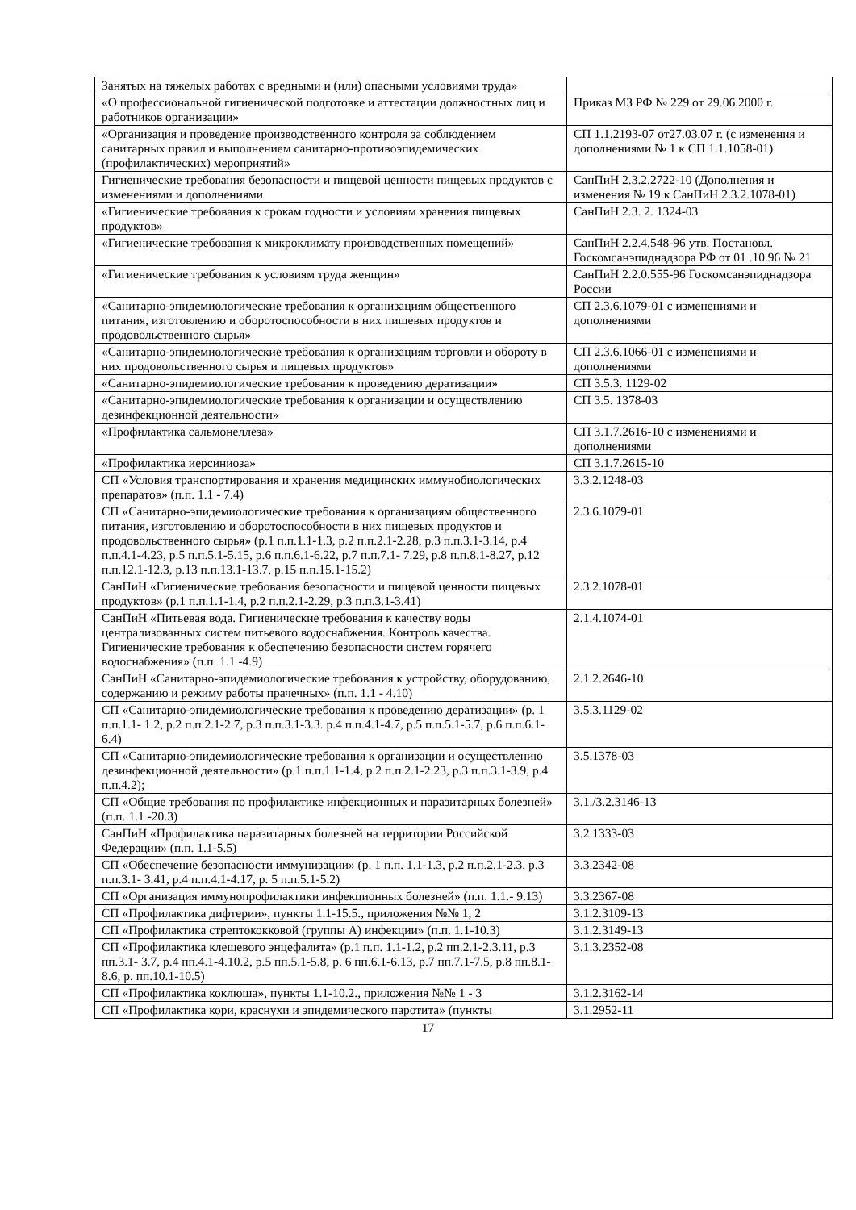| Занятых на тяжелых работах с вредными и (или) опасными условиями труда» | |
| «О профессиональной гигиенической подготовке и аттестации должностных лиц и работников организации» | Приказ МЗ РФ № 229 от 29.06.2000 г. |
| «Организация и проведение производственного контроля за соблюдением санитарных правил и выполнением санитарно-противоэпидемических (профилактических) мероприятий» | СП 1.1.2193-07 от27.03.07 г. (с изменения и дополнениями № 1 к СП 1.1.1058-01) |
| Гигиенические требования безопасности и пищевой ценности пищевых продуктов с изменениями и дополнениями | СанПиН 2.3.2.2722-10 (Дополнения и изменения № 19 к СанПиН 2.3.2.1078-01) |
| «Гигиенические требования к срокам годности и условиям хранения пищевых продуктов» | СанПиН 2.3. 2. 1324-03 |
| «Гигиенические требования к микроклимату производственных помещений» | СанПиН 2.2.4.548-96 утв. Постановл. Госкомсанэпиднадзора РФ от 01 .10.96 № 21 |
| «Гигиенические требования к условиям труда женщин» | СанПиН 2.2.0.555-96 Госкомсанэпиднадзора России |
| «Санитарно-эпидемиологические требования к организациям общественного питания, изготовлению и оборотоспособности в них пищевых продуктов и продовольственного сырья» | СП 2.3.6.1079-01 с изменениями и дополнениями |
| «Санитарно-эпидемиологические требования к организациям торговли и обороту в них продовольственного сырья и пищевых продуктов» | СП 2.3.6.1066-01 с изменениями и дополнениями |
| «Санитарно-эпидемиологические требования к проведению дератизации» | СП 3.5.3. 1129-02 |
| «Санитарно-эпидемиологические требования к организации и осуществлению дезинфекционной деятельности» | СП 3.5. 1378-03 |
| «Профилактика сальмонеллеза» | СП 3.1.7.2616-10 с изменениями и дополнениями |
| «Профилактика иерсиниоза» | СП 3.1.7.2615-10 |
| СП «Условия транспортирования и хранения медицинских иммунобиологических препаратов» (п.п. 1.1 - 7.4) | 3.3.2.1248-03 |
| СП «Санитарно-эпидемиологические требования к организациям общественного питания, изготовлению и оборотоспособности в них пищевых продуктов и продовольственного сырья» (р.1 п.п.1.1-1.3, р.2 п.п.2.1-2.28, р.3 п.п.3.1-3.14, р.4 п.п.4.1-4.23, р.5 п.п.5.1-5.15, р.6 п.п.6.1-6.22, р.7 п.п.7.1- 7.29, р.8 п.п.8.1-8.27, р.12 п.п.12.1-12.3, р.13 п.п.13.1-13.7, р.15 п.п.15.1-15.2) | 2.3.6.1079-01 |
| СанПиН «Гигиенические требования безопасности и пищевой ценности пищевых продуктов» (р.1 п.п.1.1-1.4, р.2 п.п.2.1-2.29, р.3 п.п.3.1-3.41) | 2.3.2.1078-01 |
| СанПиН «Питьевая вода. Гигиенические требования к качеству воды централизованных систем питьевого водоснабжения. Контроль качества. Гигиенические требования к обеспечению безопасности систем горячего водоснабжения» (п.п. 1.1 -4.9) | 2.1.4.1074-01 |
| СанПиН «Санитарно-эпидемиологические требования к устройству, оборудованию, содержанию и режиму работы прачечных» (п.п. 1.1 - 4.10) | 2.1.2.2646-10 |
| СП «Санитарно-эпидемиологические требования к проведению дератизации» (р. 1 п.п.1.1- 1.2, р.2 п.п.2.1-2.7, р.3 п.п.3.1-3.3. р.4 п.п.4.1-4.7, р.5 п.п.5.1-5.7, р.6 п.п.6.1-6.4) | 3.5.3.1129-02 |
| СП «Санитарно-эпидемиологические требования к организации и осуществлению дезинфекционной деятельности» (р.1 п.п.1.1-1.4, р.2 п.п.2.1-2.23, р.3 п.п.3.1-3.9, р.4 п.п.4.2); | 3.5.1378-03 |
| СП «Общие требования по профилактике инфекционных и паразитарных болезней» (п.п. 1.1 -20.3) | 3.1./3.2.3146-13 |
| СанПиН «Профилактика паразитарных болезней на территории Российской Федерации» (п.п. 1.1-5.5) | 3.2.1333-03 |
| СП «Обеспечение безопасности иммунизации» (р. 1 п.п. 1.1-1.3, р.2 п.п.2.1-2.3, р.3 п.п.3.1- 3.41, р.4 п.п.4.1-4.17, р. 5 п.п.5.1-5.2) | 3.3.2342-08 |
| СП «Организация иммунопрофилактики инфекционных болезней» (п.п. 1.1.- 9.13) | 3.3.2367-08 |
| СП «Профилактика дифтерии», пункты 1.1-15.5., приложения №№ 1, 2 | 3.1.2.3109-13 |
| СП «Профилактика стрептококковой (группы А) инфекции» (п.п. 1.1-10.3) | 3.1.2.3149-13 |
| СП «Профилактика клещевого энцефалита» (р.1 п.п. 1.1-1.2, р.2 пп.2.1-2.3.11, р.3 пп.3.1- 3.7, р.4 пп.4.1-4.10.2, р.5 пп.5.1-5.8, р. 6 пп.6.1-6.13, р.7 пп.7.1-7.5, р.8 пп.8.1-8.6, р. пп.10.1-10.5) | 3.1.3.2352-08 |
| СП «Профилактика коклюша», пункты 1.1-10.2., приложения №№ 1 - 3 | 3.1.2.3162-14 |
| СП «Профилактика кори, краснухи и эпидемического паротита» (пункты | 3.1.2952-11 |
17